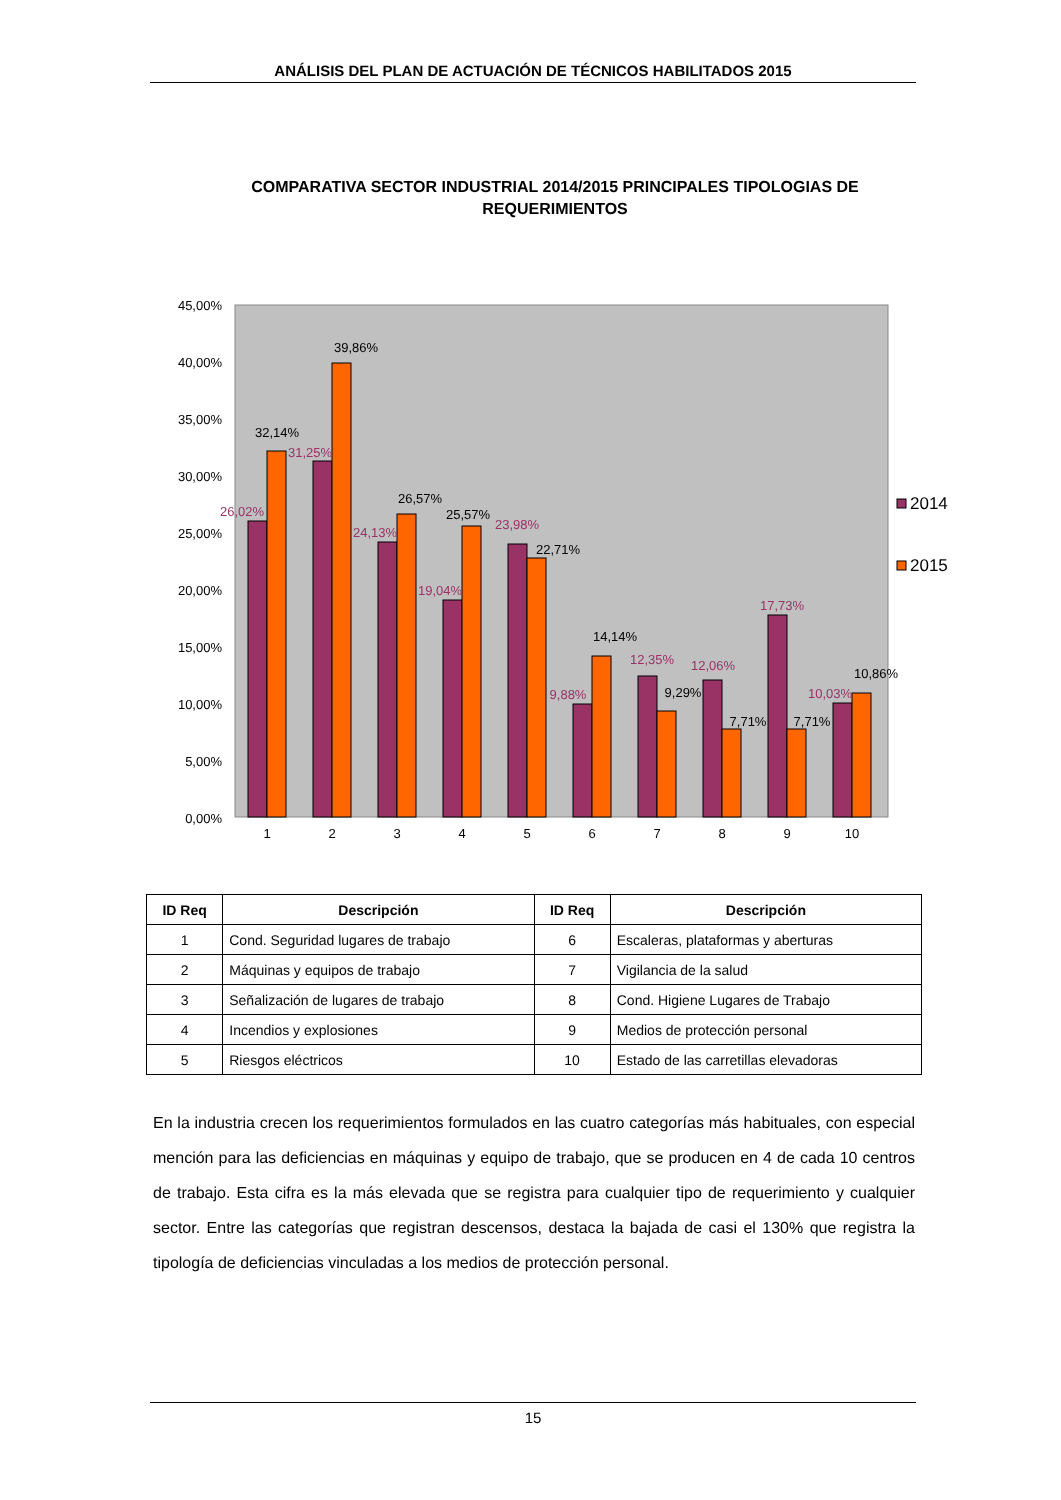ANÁLISIS DEL PLAN DE ACTUACIÓN DE TÉCNICOS HABILITADOS 2015
COMPARATIVA SECTOR INDUSTRIAL 2014/2015 PRINCIPALES TIPOLOGIAS DE REQUERIMIENTOS
45,00%
40,00%
35,00%
30,00%
25,00%
20,00%
15,00%
10,00%
5,00%
0,00%
1
2
3
4
5
6
7
8
9
10
26,02%
31,25%
24,13%
19,04%
23,98%
9,88%
12,35%
12,06%
17,73%
10,03%
32,14%
39,86%
26,57%
25,57%
22,71%
14,14%
9,29%
7,71%
7,71%
10,86%
2014
2015
| ID Req | Descripción | ID Req | Descripción |
| --- | --- | --- | --- |
| 1 | Cond. Seguridad lugares de trabajo | 6 | Escaleras, plataformas y aberturas |
| 2 | Máquinas y equipos de trabajo | 7 | Vigilancia de la salud |
| 3 | Señalización de lugares de trabajo | 8 | Cond. Higiene Lugares de Trabajo |
| 4 | Incendios y explosiones | 9 | Medios de protección personal |
| 5 | Riesgos eléctricos | 10 | Estado de las carretillas elevadoras |
En la industria crecen los requerimientos formulados en las cuatro categorías más habituales, con especial mención para las deficiencias en máquinas y equipo de trabajo, que se producen en 4 de cada 10 centros de trabajo. Esta cifra es la más elevada que se registra para cualquier tipo de requerimiento y cualquier sector. Entre las categorías que registran descensos, destaca la bajada de casi el 130% que registra la tipología de deficiencias vinculadas a los medios de protección personal.
15